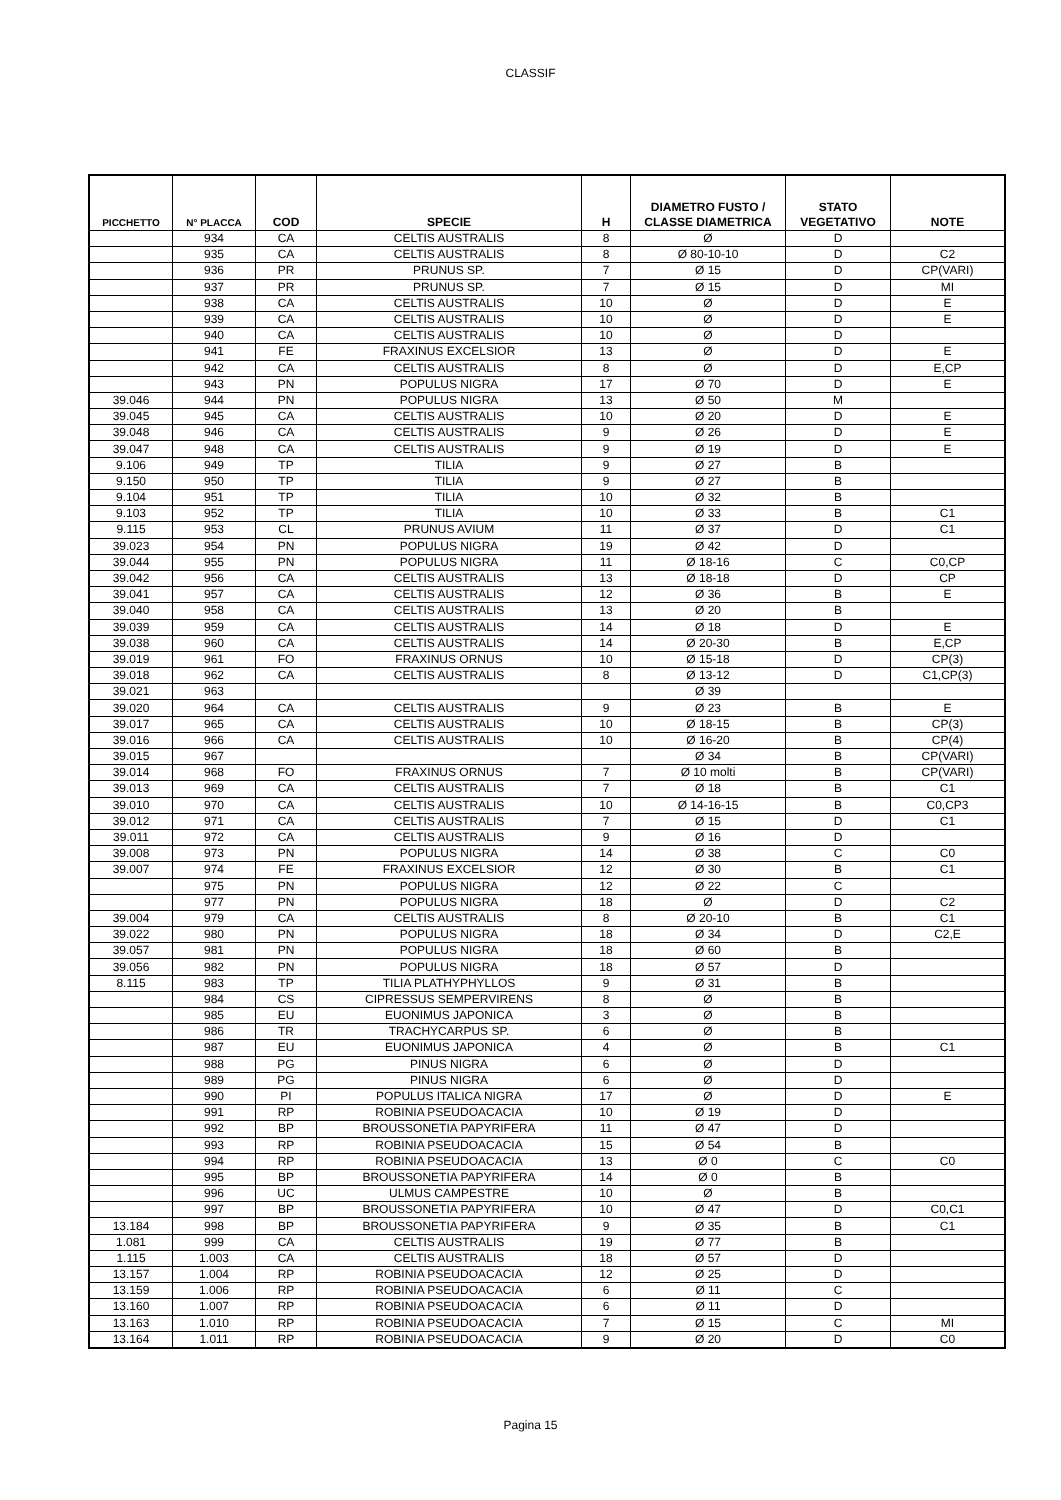CLASSIF
| PICCHETTO | N° PLACCA | COD | SPECIE | H | DIAMETRO FUSTO / CLASSE DIAMETRICA | STATO VEGETATIVO | NOTE |
| --- | --- | --- | --- | --- | --- | --- | --- |
| | 934 | CA | CELTIS AUSTRALIS | 8 | Ø | D | |
| | 935 | CA | CELTIS AUSTRALIS | 8 | Ø 80-10-10 | D | C2 |
| | 936 | PR | PRUNUS SP. | 7 | Ø 15 | D | CP(VARI) |
| | 937 | PR | PRUNUS SP. | 7 | Ø 15 | D | MI |
| | 938 | CA | CELTIS AUSTRALIS | 10 | Ø | D | E |
| | 939 | CA | CELTIS AUSTRALIS | 10 | Ø | D | E |
| | 940 | CA | CELTIS AUSTRALIS | 10 | Ø | D | |
| | 941 | FE | FRAXINUS EXCELSIOR | 13 | Ø | D | E |
| | 942 | CA | CELTIS AUSTRALIS | 8 | Ø | D | E,CP |
| | 943 | PN | POPULUS NIGRA | 17 | Ø 70 | D | E |
| 39.046 | 944 | PN | POPULUS NIGRA | 13 | Ø 50 | M | |
| 39.045 | 945 | CA | CELTIS AUSTRALIS | 10 | Ø 20 | D | E |
| 39.048 | 946 | CA | CELTIS AUSTRALIS | 9 | Ø 26 | D | E |
| 39.047 | 948 | CA | CELTIS AUSTRALIS | 9 | Ø 19 | D | E |
| 9.106 | 949 | TP | TILIA | 9 | Ø 27 | B | |
| 9.150 | 950 | TP | TILIA | 9 | Ø 27 | B | |
| 9.104 | 951 | TP | TILIA | 10 | Ø 32 | B | |
| 9.103 | 952 | TP | TILIA | 10 | Ø 33 | B | C1 |
| 9.115 | 953 | CL | PRUNUS AVIUM | 11 | Ø 37 | D | C1 |
| 39.023 | 954 | PN | POPULUS NIGRA | 19 | Ø 42 | D | |
| 39.044 | 955 | PN | POPULUS NIGRA | 11 | Ø 18-16 | C | C0,CP |
| 39.042 | 956 | CA | CELTIS AUSTRALIS | 13 | Ø 18-18 | D | CP |
| 39.041 | 957 | CA | CELTIS AUSTRALIS | 12 | Ø 36 | B | E |
| 39.040 | 958 | CA | CELTIS AUSTRALIS | 13 | Ø 20 | B | |
| 39.039 | 959 | CA | CELTIS AUSTRALIS | 14 | Ø 18 | D | E |
| 39.038 | 960 | CA | CELTIS AUSTRALIS | 14 | Ø 20-30 | B | E,CP |
| 39.019 | 961 | FO | FRAXINUS ORNUS | 10 | Ø 15-18 | D | CP(3) |
| 39.018 | 962 | CA | CELTIS AUSTRALIS | 8 | Ø 13-12 | D | C1,CP(3) |
| 39.021 | 963 | | | | Ø 39 | | |
| 39.020 | 964 | CA | CELTIS AUSTRALIS | 9 | Ø 23 | B | E |
| 39.017 | 965 | CA | CELTIS AUSTRALIS | 10 | Ø 18-15 | B | CP(3) |
| 39.016 | 966 | CA | CELTIS AUSTRALIS | 10 | Ø 16-20 | B | CP(4) |
| 39.015 | 967 | | | | Ø 34 | B | CP(VARI) |
| 39.014 | 968 | FO | FRAXINUS ORNUS | 7 | Ø 10 molti | B | CP(VARI) |
| 39.013 | 969 | CA | CELTIS AUSTRALIS | 7 | Ø 18 | B | C1 |
| 39.010 | 970 | CA | CELTIS AUSTRALIS | 10 | Ø 14-16-15 | B | C0,CP3 |
| 39.012 | 971 | CA | CELTIS AUSTRALIS | 7 | Ø 15 | D | C1 |
| 39.011 | 972 | CA | CELTIS AUSTRALIS | 9 | Ø 16 | D | |
| 39.008 | 973 | PN | POPULUS NIGRA | 14 | Ø 38 | C | C0 |
| 39.007 | 974 | FE | FRAXINUS EXCELSIOR | 12 | Ø 30 | B | C1 |
| | 975 | PN | POPULUS NIGRA | 12 | Ø 22 | C | |
| | 977 | PN | POPULUS NIGRA | 18 | Ø | D | C2 |
| 39.004 | 979 | CA | CELTIS AUSTRALIS | 8 | Ø 20-10 | B | C1 |
| 39.022 | 980 | PN | POPULUS NIGRA | 18 | Ø 34 | D | C2,E |
| 39.057 | 981 | PN | POPULUS NIGRA | 18 | Ø 60 | B | |
| 39.056 | 982 | PN | POPULUS NIGRA | 18 | Ø 57 | D | |
| 8.115 | 983 | TP | TILIA PLATHYPHYLLOS | 9 | Ø 31 | B | |
| | 984 | CS | CIPRESSUS SEMPERVIRENS | 8 | Ø | B | |
| | 985 | EU | EUONIMUS JAPONICA | 3 | Ø | B | |
| | 986 | TR | TRACHYCARPUS SP. | 6 | Ø | B | |
| | 987 | EU | EUONIMUS JAPONICA | 4 | Ø | B | C1 |
| | 988 | PG | PINUS NIGRA | 6 | Ø | D | |
| | 989 | PG | PINUS NIGRA | 6 | Ø | D | |
| | 990 | PI | POPULUS ITALICA NIGRA | 17 | Ø | D | E |
| | 991 | RP | ROBINIA PSEUDOACACIA | 10 | Ø 19 | D | |
| | 992 | BP | BROUSSONETIA PAPYRIFERA | 11 | Ø 47 | D | |
| | 993 | RP | ROBINIA PSEUDOACACIA | 15 | Ø 54 | B | |
| | 994 | RP | ROBINIA PSEUDOACACIA | 13 | Ø 0 | C | C0 |
| | 995 | BP | BROUSSONETIA PAPYRIFERA | 14 | Ø 0 | B | |
| | 996 | UC | ULMUS CAMPESTRE | 10 | Ø | B | |
| | 997 | BP | BROUSSONETIA PAPYRIFERA | 10 | Ø 47 | D | C0,C1 |
| 13.184 | 998 | BP | BROUSSONETIA PAPYRIFERA | 9 | Ø 35 | B | C1 |
| 1.081 | 999 | CA | CELTIS AUSTRALIS | 19 | Ø 77 | B | |
| 1.115 | 1.003 | CA | CELTIS AUSTRALIS | 18 | Ø 57 | D | |
| 13.157 | 1.004 | RP | ROBINIA PSEUDOACACIA | 12 | Ø 25 | D | |
| 13.159 | 1.006 | RP | ROBINIA PSEUDOACACIA | 6 | Ø 11 | C | |
| 13.160 | 1.007 | RP | ROBINIA PSEUDOACACIA | 6 | Ø 11 | D | |
| 13.163 | 1.010 | RP | ROBINIA PSEUDOACACIA | 7 | Ø 15 | C | MI |
| 13.164 | 1.011 | RP | ROBINIA PSEUDOACACIA | 9 | Ø 20 | D | C0 |
Pagina 15